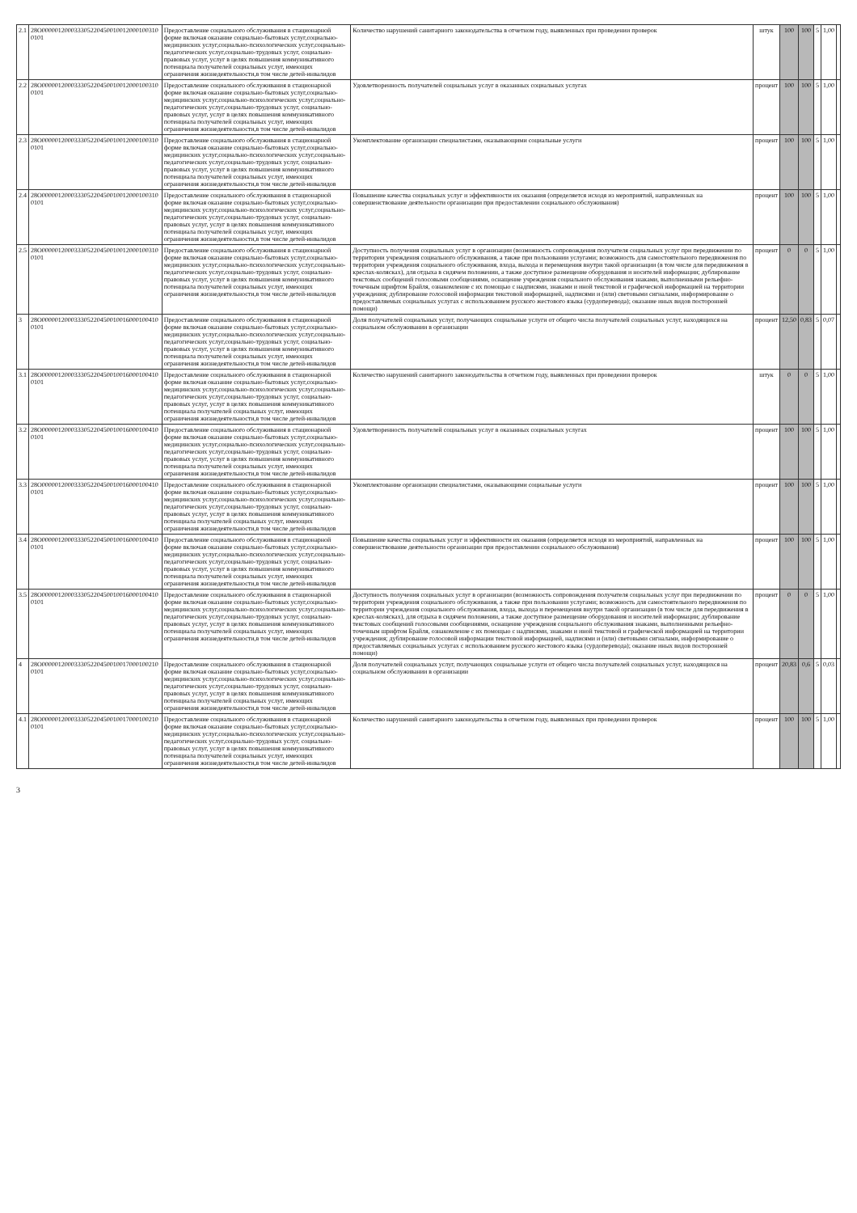| 2.1 | 28О000001200033305220450010012000100310 0101 | Предоставление социального обслуживания в стационарной форме включая оказание социально-бытовых услуг,социально-медицинских услуг,социально-психологических услуг,социально-педагогических услуг,социально-трудовых услуг, социально-правовых услуг, услуг в целях повышения коммуникативного потенциала получателей социальных услуг, имеющих ограничения жизнедеятельности,в том числе детей-инвалидов | Количество нарушений санитарного законодательства в отчетном году, выявленных при проведении проверок | штук | 100 | 100 | 5 | 1,00 | |
| 2.2 | 28О000001200033305220450010012000100310 0101 | Предоставление социального обслуживания в стационарной форме включая оказание социально-бытовых услуг,социально-медицинских услуг,социально-психологических услуг,социально-педагогических услуг,социально-трудовых услуг, социально-правовых услуг, услуг в целях повышения коммуникативного потенциала получателей социальных услуг, имеющих ограничения жизнедеятельности,в том числе детей-инвалидов | Удовлетворенность получателей социальных услуг в оказанных социальных услугах | процент | 100 | 100 | 5 | 1,00 | |
| 2.3 | 28О000001200033305220450010012000100310 0101 | Предоставление социального обслуживания в стационарной форме включая оказание социально-бытовых услуг,социально-медицинских услуг,социально-психологических услуг,социально-педагогических услуг,социально-трудовых услуг, социально-правовых услуг, услуг в целях повышения коммуникативного потенциала получателей социальных услуг, имеющих ограничения жизнедеятельности,в том числе детей-инвалидов | Укомплектование организации специалистами, оказывающими социальные услуги | процент | 100 | 100 | 5 | 1,00 | |
| 2.4 | 28О000001200033305220450010012000100310 0101 | Предоставление социального обслуживания в стационарной форме включая оказание социально-бытовых услуг,социально-медицинских услуг,социально-психологических услуг,социально-педагогических услуг,социально-трудовых услуг, социально-правовых услуг, услуг в целях повышения коммуникативного потенциала получателей социальных услуг, имеющих ограничения жизнедеятельности,в том числе детей-инвалидов | Повышение качества социальных услуг и эффективности их оказания (определяется исходя из мероприятий, направленных на совершенствование деятельности организации при предоставлении социального обслуживания) | процент | 100 | 100 | 5 | 1,00 | |
| 2.5 | 28О000001200033305220450010012000100310 0101 | Предоставление социального обслуживания в стационарной форме включая оказание социально-бытовых услуг,социально-медицинских услуг,социально-психологических услуг,социально-педагогических услуг,социально-трудовых услуг, социально-правовых услуг, услуг в целях повышения коммуникативного потенциала получателей социальных услуг, имеющих ограничения жизнедеятельности,в том числе детей-инвалидов | Доступность получения социальных услуг в организации (возможность сопровождения получателя социальных услуг при передвижении по территории учреждения социального обслуживания, а также при пользовании услугами; возможность для самостоятельного передвижения по территории учреждения социального обслуживания, входа, выхода и перемещения внутри такой организации (в том числе для передвижения в креслах-колясках), для отдыха в сидячем положении, а также доступное размещение оборудования и носителей информации; дублирование текстовых сообщений голосовыми сообщениями, оснащение учреждения социального обслуживания знаками, выполненными рельефно-точечным шрифтом Брайля, ознакомление с их помощью с надписями, знаками и иной текстовой и графической информацией на территории учреждения; дублирование голосовой информации текстовой информацией, надписями и (или) световыми сигналами, информирование о предоставляемых социальных услугах с использованием русского жестового языка (сурдоперевода); оказание иных видов посторонней помощи) | процент | 0 | 0 | 5 | 1,00 | |
| 3 | 28О000001200033305220450010016000100410 0101 | Предоставление социального обслуживания в стационарной форме включая оказание социально-бытовых услуг,социально-медицинских услуг,социально-психологических услуг,социально-педагогических услуг,социально-трудовых услуг, социально-правовых услуг, услуг в целях повышения коммуникативного потенциала получателей социальных услуг, имеющих ограничения жизнедеятельности,в том числе детей-инвалидов | Доля получателей социальных услуг, получающих социальные услуги от общего числа получателей социальных услуг, находящихся на социальном обслуживании в организации | процент | 12,50 | 0,83 | 5 | 0,07 | |
| 3.1 | 28О000001200033305220450010016000100410 0101 | Предоставление социального обслуживания в стационарной форме включая оказание социально-бытовых услуг,социально-медицинских услуг,социально-психологических услуг,социально-педагогических услуг,социально-трудовых услуг, социально-правовых услуг, услуг в целях повышения коммуникативного потенциала получателей социальных услуг, имеющих ограничения жизнедеятельности,в том числе детей-инвалидов | Количество нарушений санитарного законодательства в отчетном году, выявленных при проведении проверок | штук | 0 | 0 | 5 | 1,00 | |
| 3.2 | 28О000001200033305220450010016000100410 0101 | Предоставление социального обслуживания в стационарной форме включая оказание социально-бытовых услуг,социально-медицинских услуг,социально-психологических услуг,социально-педагогических услуг,социально-трудовых услуг, социально-правовых услуг, услуг в целях повышения коммуникативного потенциала получателей социальных услуг, имеющих ограничения жизнедеятельности,в том числе детей-инвалидов | Удовлетворенность получателей социальных услуг в оказанных социальных услугах | процент | 100 | 100 | 5 | 1,00 | |
| 3.3 | 28О000001200033305220450010016000100410 0101 | Предоставление социального обслуживания в стационарной форме включая оказание социально-бытовых услуг,социально-медицинских услуг,социально-психологических услуг,социально-педагогических услуг,социально-трудовых услуг, социально-правовых услуг, услуг в целях повышения коммуникативного потенциала получателей социальных услуг, имеющих ограничения жизнедеятельности,в том числе детей-инвалидов | Укомплектование организации специалистами, оказывающими социальные услуги | процент | 100 | 100 | 5 | 1,00 | |
| 3.4 | 28О000001200033305220450010016000100410 0101 | Предоставление социального обслуживания в стационарной форме включая оказание социально-бытовых услуг,социально-медицинских услуг,социально-психологических услуг,социально-педагогических услуг,социально-трудовых услуг, социально-правовых услуг, услуг в целях повышения коммуникативного потенциала получателей социальных услуг, имеющих ограничения жизнедеятельности,в том числе детей-инвалидов | Повышение качества социальных услуг и эффективности их оказания (определяется исходя из мероприятий, направленных на совершенствование деятельности организации при предоставлении социального обслуживания) | процент | 100 | 100 | 5 | 1,00 | |
| 3.5 | 28О000001200033305220450010016000100410 0101 | Предоставление социального обслуживания в стационарной форме включая оказание социально-бытовых услуг,социально-медицинских услуг,социально-психологических услуг,социально-педагогических услуг,социально-трудовых услуг, социально-правовых услуг, услуг в целях повышения коммуникативного потенциала получателей социальных услуг, имеющих ограничения жизнедеятельности,в том числе детей-инвалидов | Доступность получения социальных услуг в организации (возможность сопровождения получателя социальных услуг при передвижении по территории учреждения социального обслуживания, а также при пользовании услугами; возможность для самостоятельного передвижения по территории учреждения социального обслуживания, входа, выхода и перемещения внутри такой организации (в том числе для передвижения в креслах-колясках), для отдыха в сидячем положении, а также доступное размещение оборудования и носителей информации; дублирование текстовых сообщений голосовыми сообщениями, оснащение учреждения социального обслуживания знаками, выполненными рельефно-точечным шрифтом Брайля, ознакомление с их помощью с надписями, знаками и иной текстовой и графической информацией на территории учреждения; дублирование голосовой информации текстовой информацией, надписями и (или) световыми сигналами, информирование о предоставляемых социальных услугах с использованием русского жестового языка (сурдоперевода); оказание иных видов посторонней помощи) | процент | 0 | 0 | 5 | 1,00 | |
| 4 | 28О000001200033305220450010017000100210 0101 | Предоставление социального обслуживания в стационарной форме включая оказание социально-бытовых услуг,социально-медицинских услуг,социально-психологических услуг,социально-педагогических услуг,социально-трудовых услуг, социально-правовых услуг, услуг в целях повышения коммуникативного потенциала получателей социальных услуг, имеющих ограничения жизнедеятельности,в том числе детей-инвалидов | Доля получателей социальных услуг, получающих социальные услуги от общего числа получателей социальных услуг, находящихся на социальном обслуживании в организации | процент | 20,83 | 0,6 | 5 | 0,03 | |
| 4.1 | 28О000001200033305220450010017000100210 0101 | Предоставление социального обслуживания в стационарной форме включая оказание социально-бытовых услуг,социально-медицинских услуг,социально-психологических услуг,социально-педагогических услуг,социально-трудовых услуг, социально-правовых услуг, услуг в целях повышения коммуникативного потенциала получателей социальных услуг, имеющих ограничения жизнедеятельности,в том числе детей-инвалидов | Количество нарушений санитарного законодательства в отчетном году, выявленных при проведении проверок | процент | 100 | 100 | 5 | 1,00 | |
3